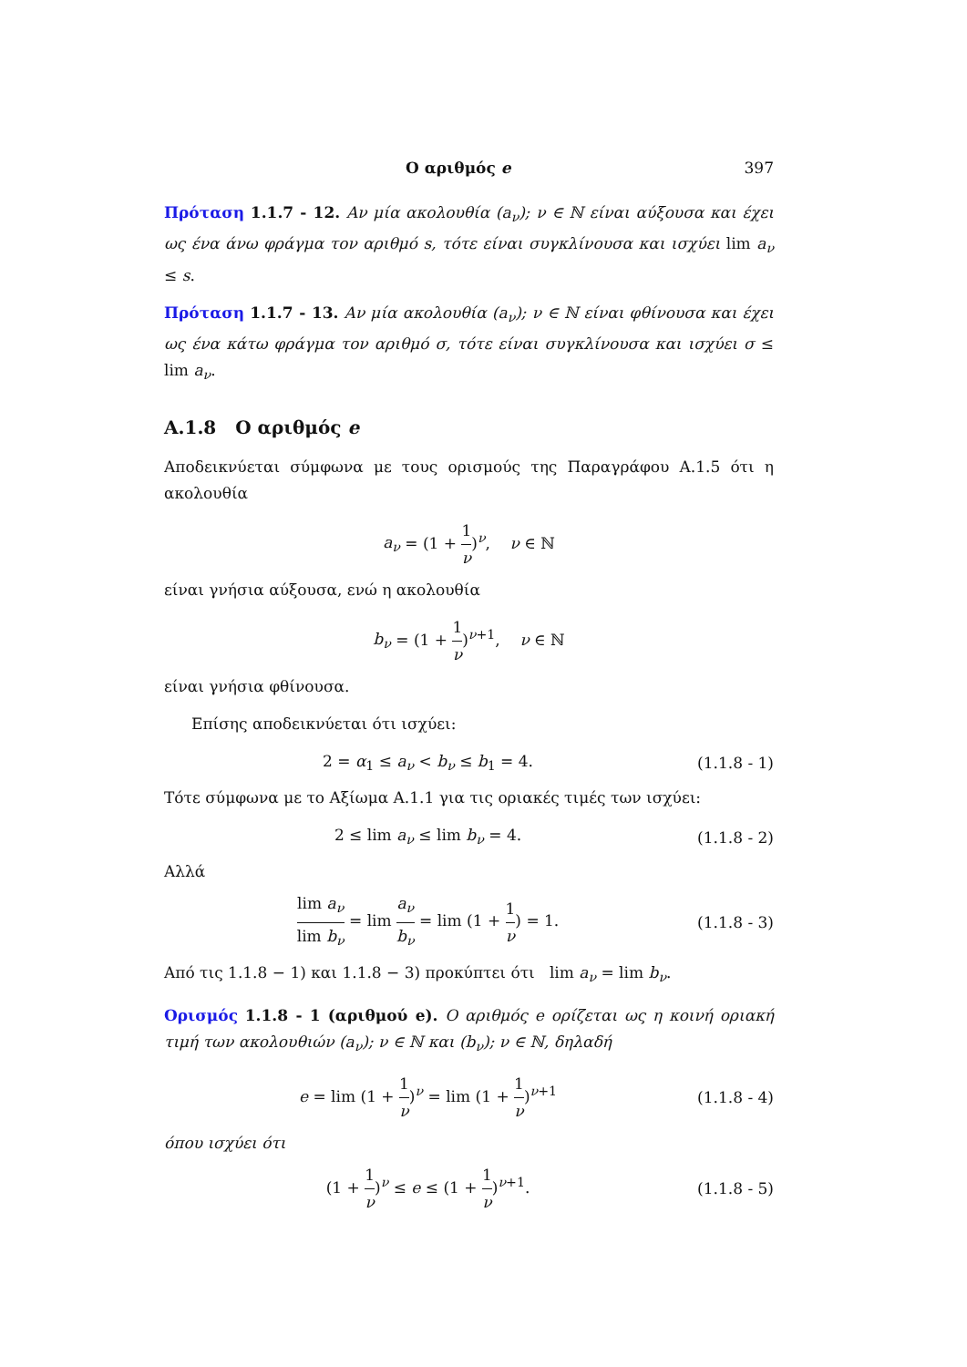Ο αριθμός e 397
Πρόταση 1.1.7 - 12. Αν μία ακολουθία (a<sub>ν</sub>); ν ∈ ℕ είναι αύξουσα και έχει ως ένα άνω φράγμα τον αριθμό s, τότε είναι συγκλίνουσα και ισχύει lim a<sub>ν</sub> ≤ s.
Πρόταση 1.1.7 - 13. Αν μία ακολουθία (a<sub>ν</sub>); ν ∈ ℕ είναι φθίνουσα και έχει ως ένα κάτω φράγμα τον αριθμό σ, τότε είναι συγκλίνουσα και ισχύει σ ≤ lim a<sub>ν</sub>.
A.1.8 Ο αριθμός e
Αποδεικνύεται σύμφωνα με τους ορισμούς της Παραγράφου A.1.5 ότι η ακολουθία
a<sub>ν</sub> = (1 + 1 ν)<sup>ν</sup>, ν ∈ ℕ
είναι γνήσια αύξουσα, ενώ η ακολουθία
b<sub>ν</sub> = (1 + 1 ν)<sup>ν+1</sup>, ν ∈ ℕ
είναι γνήσια φθίνουσα.
Επίσης αποδεικνύεται ότι ισχύει:
2 = α<sub>1</sub> ≤ a<sub>ν</sub> < b<sub>ν</sub> ≤ b<sub>1</sub> = 4.
(1.1.8 - 1)
Τότε σύμφωνα με το Αξίωμα A.1.1 για τις οριακές τιμές των ισχύει:
2 ≤ lim a<sub>ν</sub> ≤ lim b<sub>ν</sub> = 4.
(1.1.8 - 2)
Αλλά
lim a<sub>ν</sub> lim b<sub>ν</sub> = lim a<sub>ν</sub> b<sub>ν</sub> = lim (1 + 1 ν) = 1.
(1.1.8 - 3)
Από τις 1.1.8 − 1) και 1.1.8 − 3) προκύπτει ότι lim a<sub>ν</sub> = lim b<sub>ν</sub>.
Ορισμός 1.1.8 - 1 (αριθμού e). Ο αριθμός e ορίζεται ως η κοινή οριακή τιμή των ακολουθιών (a<sub>ν</sub>); ν ∈ ℕ και (b<sub>ν</sub>); ν ∈ ℕ, δηλαδή
e = lim (1 + 1 ν)<sup>ν</sup> = lim (1 + 1 ν)<sup>ν+1</sup>
(1.1.8 - 4)
όπου ισχύει ότι
(1 + 1 ν)<sup>ν</sup> ≤ e ≤ (1 + 1 ν)<sup>ν+1</sup>.
(1.1.8 - 5)